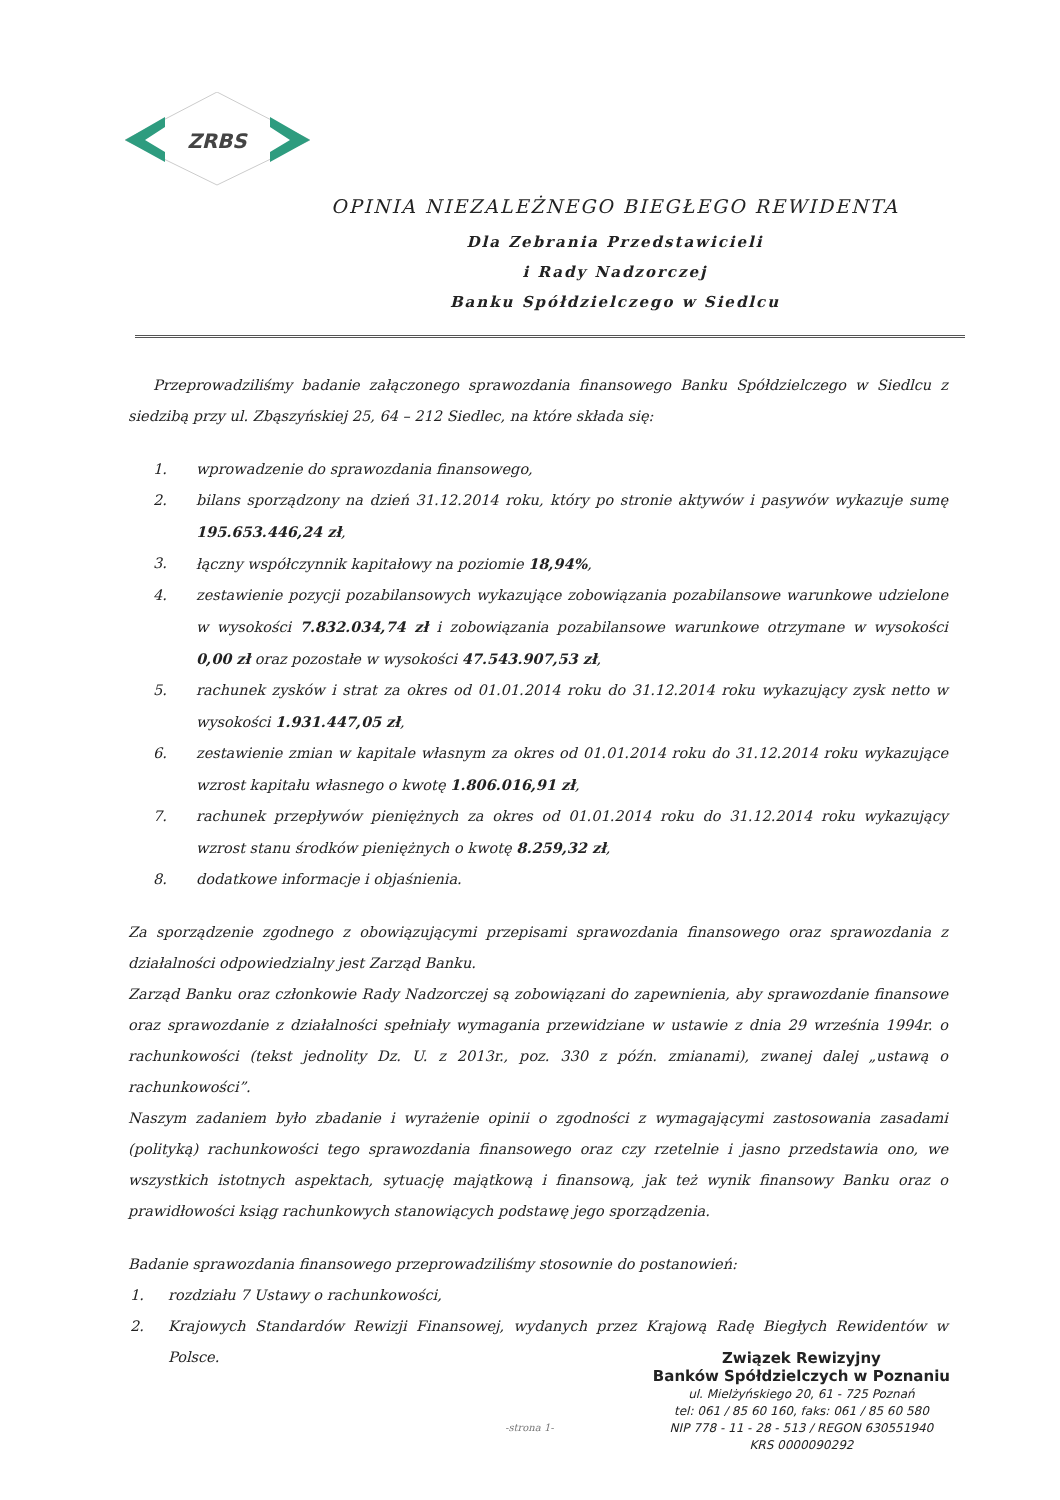ZRBS
OPINIA NIEZALEŻNEGO BIEGŁEGO REWIDENTA
Dla Zebrania Przedstawicieli
i Rady Nadzorczej
Banku Spółdzielczego w Siedlcu
Przeprowadziliśmy badanie załączonego sprawozdania finansowego Banku Spółdzielczego w Siedlcu z siedzibą przy ul. Zbąszyńskiej 25, 64 – 212 Siedlec, na które składa się:
1. wprowadzenie do sprawozdania finansowego,
2. bilans sporządzony na dzień 31.12.2014 roku, który po stronie aktywów i pasywów wykazuje sumę 195.653.446,24 zł,
3. łączny współczynnik kapitałowy na poziomie 18,94%,
4. zestawienie pozycji pozabilansowych wykazujące zobowiązania pozabilansowe warunkowe udzielone w wysokości 7.832.034,74 zł i zobowiązania pozabilansowe warunkowe otrzymane w wysokości 0,00 zł oraz pozostałe w wysokości 47.543.907,53 zł,
5. rachunek zysków i strat za okres od 01.01.2014 roku do 31.12.2014 roku wykazujący zysk netto w wysokości 1.931.447,05 zł,
6. zestawienie zmian w kapitale własnym za okres od 01.01.2014 roku do 31.12.2014 roku wykazujące wzrost kapitału własnego o kwotę 1.806.016,91 zł,
7. rachunek przepływów pieniężnych za okres od 01.01.2014 roku do 31.12.2014 roku wykazujący wzrost stanu środków pieniężnych o kwotę 8.259,32 zł,
8. dodatkowe informacje i objaśnienia.
Za sporządzenie zgodnego z obowiązującymi przepisami sprawozdania finansowego oraz sprawozdania z działalności odpowiedzialny jest Zarząd Banku.
Zarząd Banku oraz członkowie Rady Nadzorczej są zobowiązani do zapewnienia, aby sprawozdanie finansowe oraz sprawozdanie z działalności spełniały wymagania przewidziane w ustawie z dnia 29 września 1994r. o rachunkowości (tekst jednolity Dz. U. z 2013r., poz. 330 z późn. zmianami), zwanej dalej „ustawą o rachunkowości”.
Naszym zadaniem było zbadanie i wyrażenie opinii o zgodności z wymagającymi zastosowania zasadami (polityką) rachunkowości tego sprawozdania finansowego oraz czy rzetelnie i jasno przedstawia ono, we wszystkich istotnych aspektach, sytuację majątkową i finansową, jak też wynik finansowy Banku oraz o prawidłowości ksiąg rachunkowych stanowiących podstawę jego sporządzenia.
Badanie sprawozdania finansowego przeprowadziliśmy stosownie do postanowień:
1. rozdziału 7 Ustawy o rachunkowości,
2. Krajowych Standardów Rewizji Finansowej, wydanych przez Krajową Radę Biegłych Rewidentów w Polsce.
Związek Rewizyjny
Banków Spółdzielczych w Poznaniu
ul. Mielżyńskiego 20, 61 - 725 Poznań
tel: 061 / 85 60 160, faks: 061 / 85 60 580
NIP 778 - 11 - 28 - 513 / REGON 630551940
KRS 0000090292
-strona 1-